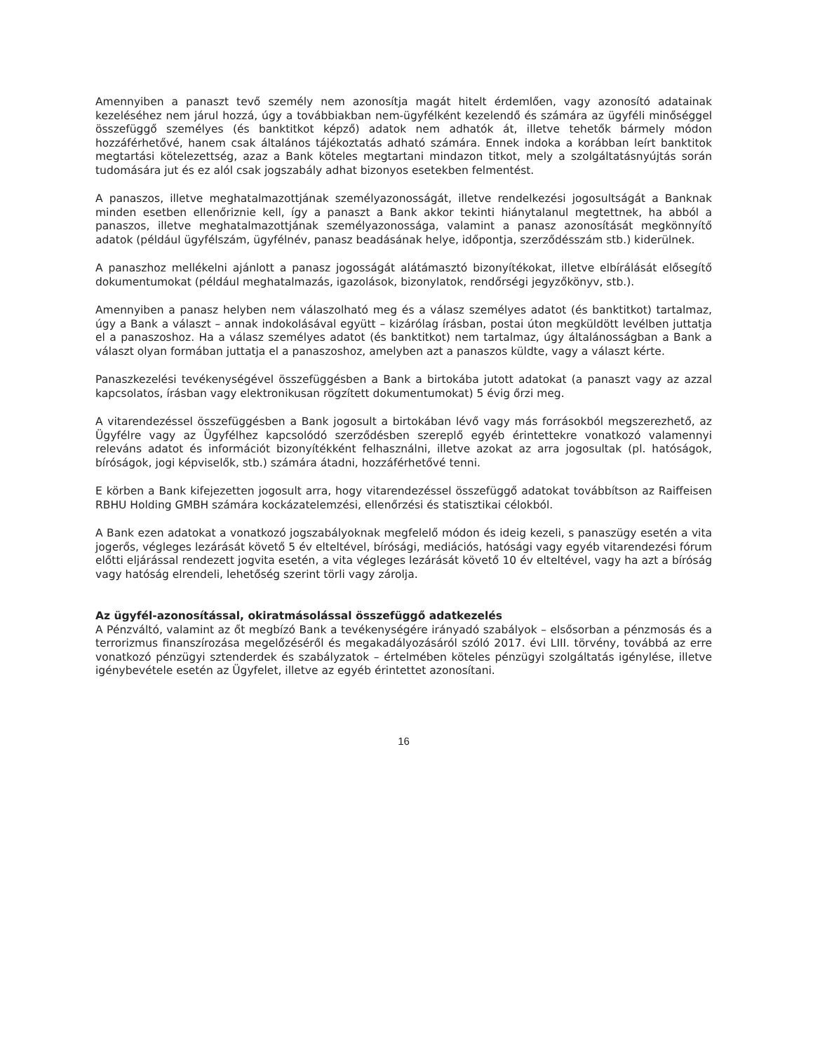Amennyiben a panaszt tevő személy nem azonosítja magát hitelt érdemlően, vagy azonosító adatainak kezeléséhez nem járul hozzá, úgy a továbbiakban nem-ügyfélként kezelendő és számára az ügyféli minőséggel összefüggő személyes (és banktitkot képző) adatok nem adhatók át, illetve tehetők bármely módon hozzáférhetővé, hanem csak általános tájékoztatás adható számára. Ennek indoka a korábban leírt banktitok megtartási kötelezettség, azaz a Bank köteles megtartani mindazon titkot, mely a szolgáltatásnyújtás során tudomására jut és ez alól csak jogszabály adhat bizonyos esetekben felmentést.
A panaszos, illetve meghatalmazottjának személyazonosságát, illetve rendelkezési jogosultságát a Banknak minden esetben ellenőriznie kell, így a panaszt a Bank akkor tekinti hiánytalanul megtettnek, ha abból a panaszos, illetve meghatalmazottjának személyazonossága, valamint a panasz azonosítását megkönnyítő adatok (például ügyfélszám, ügyfélnév, panasz beadásának helye, időpontja, szerződésszám stb.) kiderülnek.
A panaszhoz mellékelni ajánlott a panasz jogosságát alátámasztó bizonyítékokat, illetve elbírálását elősegítő dokumentumokat (például meghatalmazás, igazolások, bizonylatok, rendőrségi jegyzőkönyv, stb.).
Amennyiben a panasz helyben nem válaszolható meg és a válasz személyes adatot (és banktitkot) tartalmaz, úgy a Bank a választ – annak indokolásával együtt – kizárólag írásban, postai úton megküldött levélben juttatja el a panaszoshoz. Ha a válasz személyes adatot (és banktitkot) nem tartalmaz, úgy általánosságban a Bank a választ olyan formában juttatja el a panaszoshoz, amelyben azt a panaszos küldte, vagy a választ kérte.
Panaszkezelési tevékenységével összefüggésben a Bank a birtokába jutott adatokat (a panaszt vagy az azzal kapcsolatos, írásban vagy elektronikusan rögzített dokumentumokat) 5 évig őrzi meg.
A vitarendezéssel összefüggésben a Bank jogosult a birtokában lévő vagy más forrásokból megszerezhető, az Ügyfélre vagy az Ügyfélhez kapcsolódó szerződésben szereplő egyéb érintettekre vonatkozó valamennyi releváns adatot és információt bizonyítékként felhasználni, illetve azokat az arra jogosultak (pl. hatóságok, bíróságok, jogi képviselők, stb.) számára átadni, hozzáférhetővé tenni.
E körben a Bank kifejezetten jogosult arra, hogy vitarendezéssel összefüggő adatokat továbbítson az Raiffeisen RBHU Holding GMBH számára kockázatelemzési, ellenőrzési és statisztikai célokból.
A Bank ezen adatokat a vonatkozó jogszabályoknak megfelelő módon és ideig kezeli, s panaszügy esetén a vita jogerős, végleges lezárását követő 5 év elteltével, bírósági, mediációs, hatósági vagy egyéb vitarendezési fórum előtti eljárással rendezett jogvita esetén, a vita végleges lezárását követő 10 év elteltével, vagy ha azt a bíróság vagy hatóság elrendeli, lehetőség szerint törli vagy zárolja.
Az ügyfél-azonosítással, okiratmásolással összefüggő adatkezelés
A Pénzváltó, valamint az őt megbízó Bank a tevékenységére irányadó szabályok – elsősorban a pénzmosás és a terrorizmus finanszírozása megelőzéséről és megakadályozásáról szóló 2017. évi LIII. törvény, továbbá az erre vonatkozó pénzügyi sztenderdek és szabályzatok – értelmében köteles pénzügyi szolgáltatás igénylése, illetve igénybevétele esetén az Ügyfelet, illetve az egyéb érintettet azonosítani.
16